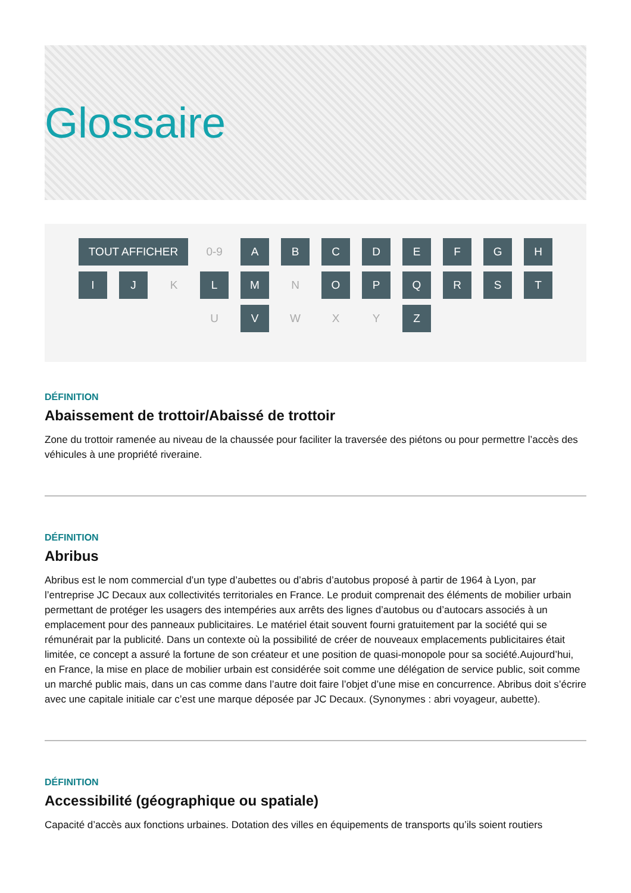Glossaire
TOUT AFFICHER 0-9 A B C D E F G H
I J K L M N O P Q R S T
U V W X Y Z
DÉFINITION
Abaissement de trottoir/Abaissé de trottoir
Zone du trottoir ramenée au niveau de la chaussée pour faciliter la traversée des piétons ou pour permettre l’accès des véhicules à une propriété riveraine.
DÉFINITION
Abribus
Abribus est le nom commercial d’un type d’aubettes ou d’abris d’autobus proposé à partir de 1964 à Lyon, par l’entreprise JC Decaux aux collectivités territoriales en France. Le produit comprenait des éléments de mobilier urbain permettant de protéger les usagers des intempéries aux arrêts des lignes d’autobus ou d’autocars associés à un emplacement pour des panneaux publicitaires. Le matériel était souvent fourni gratuitement par la société qui se rémunérait par la publicité. Dans un contexte où la possibilité de créer de nouveaux emplacements publicitaires était limitée, ce concept a assuré la fortune de son créateur et une position de quasi-monopole pour sa société.Aujourd’hui, en France, la mise en place de mobilier urbain est considérée soit comme une délégation de service public, soit comme un marché public mais, dans un cas comme dans l’autre doit faire l’objet d’une mise en concurrence. Abribus doit s’écrire avec une capitale initiale car c’est une marque déposée par JC Decaux. (Synonymes : abri voyageur, aubette).
DÉFINITION
Accessibilité (géographique ou spatiale)
Capacité d’accès aux fonctions urbaines. Dotation des villes en équipements de transports qu’ils soient routiers